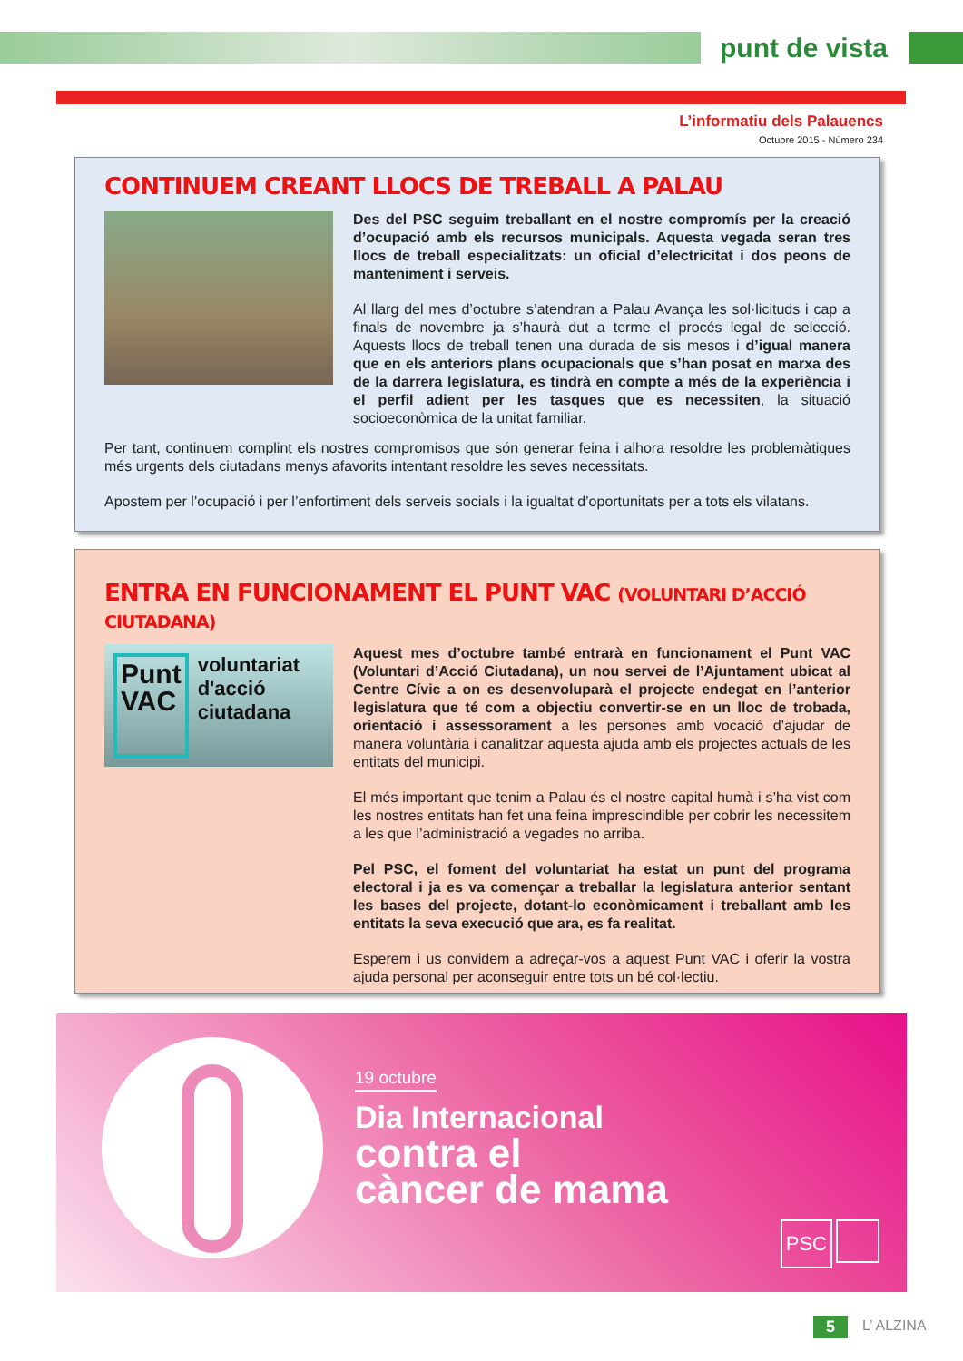punt de vista
L’informatiu dels Palauencs
Octubre 2015 - Número 234
CONTINUEM CREANT LLOCS DE TREBALL A PALAU
Des del PSC seguim treballant en el nostre compromís per la creació d’ocupació amb els recursos municipals. Aquesta vegada seran tres llocs de treball especialitzats: un oficial d’electricitat i dos peons de manteniment i serveis.
Al llarg del mes d’octubre s’atendran a Palau Avança les sol·licituds i cap a finals de novembre ja s’haurà dut a terme el procés legal de selecció. Aquests llocs de treball tenen una durada de sis mesos i d’igual manera que en els anteriors plans ocupacionals que s’han posat en marxa des de la darrera legislatura, es tindrà en compte a més de la experiència i el perfil adient per les tasques que es necessiten, la situació socioeconòmica de la unitat familiar.
Per tant, continuem complint els nostres compromisos que són generar feina i alhora resoldre les problemàtiques més urgents dels ciutadans menys afavorits intentant resoldre les seves necessitats.
Apostem per l’ocupació i per l’enfortiment dels serveis socials i la igualtat d’oportunitats per a tots els vilatans.
ENTRA EN FUNCIONAMENT EL PUNT VAC (VOLUNTARI D’ACCIÓ CIUTADANA)
Punt
VAC
voluntariat d'acció ciutadana
Aquest mes d’octubre també entrarà en funcionament el Punt VAC (Voluntari d’Acció Ciutadana), un nou servei de l’Ajuntament ubicat al Centre Cívic a on es desenvoluparà el projecte endegat en l’anterior legislatura que té com a objectiu convertir-se en un lloc de trobada, orientació i assessorament a les persones amb vocació d’ajudar de manera voluntària i canalitzar aquesta ajuda amb els projectes actuals de les entitats del municipi.
El més important que tenim a Palau és el nostre capital humà i s’ha vist com les nostres entitats han fet una feina imprescindible per cobrir les necessitem a les que l’administració a vegades no arriba.
Pel PSC, el foment del voluntariat ha estat un punt del programa electoral i ja es va començar a treballar la legislatura anterior sentant les bases del projecte, dotant-lo econòmicament i treballant amb les entitats la seva execució que ara, es fa realitat.
Esperem i us convidem a adreçar-vos a aquest Punt VAC i oferir la vostra ajuda personal per aconseguir entre tots un bé col·lectiu.
19 octubre
Dia Internacional
contra el
càncer de mama
PSC
5 L’ ALZINA